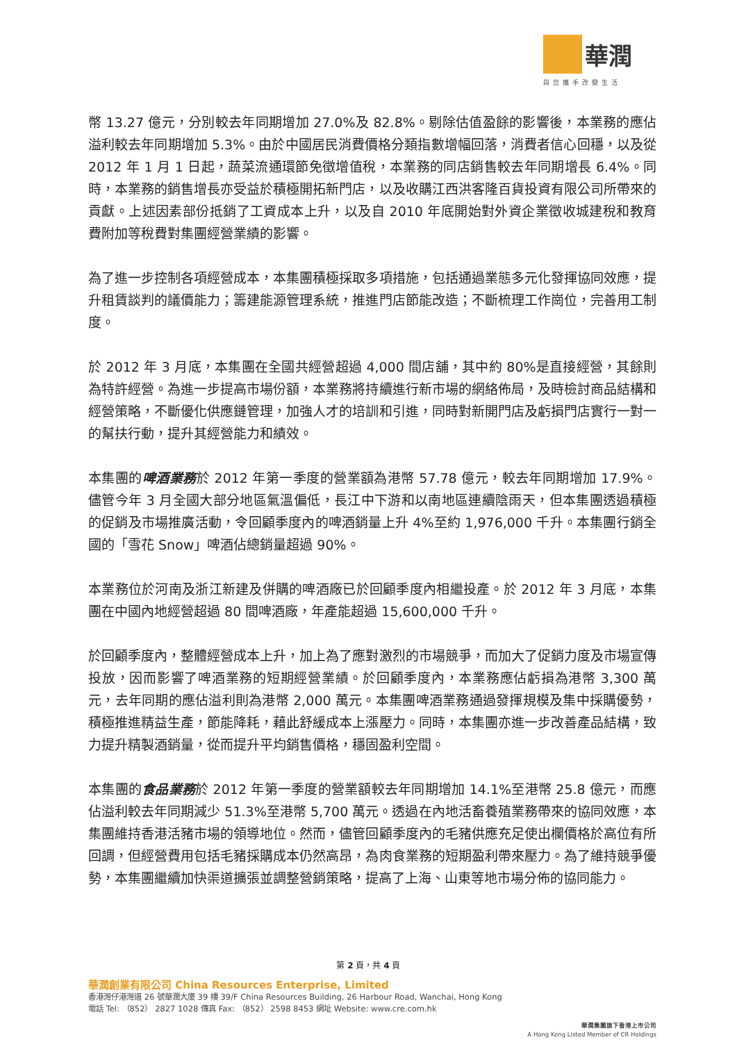華潤
與您攜手改變生活
幣 13.27 億元，分別較去年同期增加 27.0%及 82.8%。剔除估值盈餘的影響後，本業務的應佔溢利較去年同期增加 5.3%。由於中國居民消費價格分類指數增幅回落，消費者信心回穩，以及從 2012 年 1 月 1 日起，蔬菜流通環節免徵增值稅，本業務的同店銷售較去年同期增長 6.4%。同時，本業務的銷售增長亦受益於積極開拓新門店，以及收購江西洪客隆百貨投資有限公司所帶來的貢獻。上述因素部份抵銷了工資成本上升，以及自 2010 年底開始對外資企業徵收城建稅和教育費附加等稅費對集團經營業績的影響。
為了進一步控制各項經營成本，本集團積極採取多項措施，包括通過業態多元化發揮協同效應，提升租賃談判的議價能力；籌建能源管理系統，推進門店節能改造；不斷梳理工作崗位，完善用工制度。
於 2012 年 3 月底，本集團在全國共經營超過 4,000 間店舖，其中約 80%是直接經營，其餘則為特許經營。為進一步提高市場份額，本業務將持續進行新市場的網絡佈局，及時檢討商品結構和經營策略，不斷優化供應鏈管理，加強人才的培訓和引進，同時對新開門店及虧損門店實行一對一的幫扶行動，提升其經營能力和績效。
本集團的啤酒業務於 2012 年第一季度的營業額為港幣 57.78 億元，較去年同期增加 17.9%。儘管今年 3 月全國大部分地區氣溫偏低，長江中下游和以南地區連續陰雨天，但本集團透過積極的促銷及市場推廣活動，令回顧季度內的啤酒銷量上升 4%至約 1,976,000 千升。本集團行銷全國的「雪花 Snow」啤酒佔總銷量超過 90%。
本業務位於河南及浙江新建及併購的啤酒廠已於回顧季度內相繼投產。於 2012 年 3 月底，本集團在中國內地經營超過 80 間啤酒廠，年產能超過 15,600,000 千升。
於回顧季度內，整體經營成本上升，加上為了應對激烈的市場競爭，而加大了促銷力度及市場宣傳投放，因而影響了啤酒業務的短期經營業績。於回顧季度內，本業務應佔虧損為港幣 3,300 萬元，去年同期的應佔溢利則為港幣 2,000 萬元。本集團啤酒業務通過發揮規模及集中採購優勢，積極推進精益生產，節能降耗，藉此舒緩成本上漲壓力。同時，本集團亦進一步改善產品結構，致力提升精製酒銷量，從而提升平均銷售價格，穩固盈利空間。
本集團的食品業務於 2012 年第一季度的營業額較去年同期增加 14.1%至港幣 25.8 億元，而應佔溢利較去年同期減少 51.3%至港幣 5,700 萬元。透過在內地活畜養殖業務帶來的協同效應，本集團維持香港活豬市場的領導地位。然而，儘管回顧季度內的毛豬供應充足使出欄價格於高位有所回調，但經營費用包括毛豬採購成本仍然高昂，為肉食業務的短期盈利帶來壓力。為了維持競爭優勢，本集團繼續加快渠道擴張並調整營銷策略，提高了上海、山東等地市場分佈的協同能力。
第 2 頁，共 4 頁
華潤創業有限公司 China Resources Enterprise, Limited
香港灣仔港灣道 26 號華潤大廈 39 樓 39/F China Resources Building, 26 Harbour Road, Wanchai, Hong Kong
電話 Tel: （852） 2827 1028 傳真 Fax: （852） 2598 8453 網址 Website: www.cre.com.hk
華潤集團旗下香港上市公司
A Hong Kong Listed Member of CR Holdings